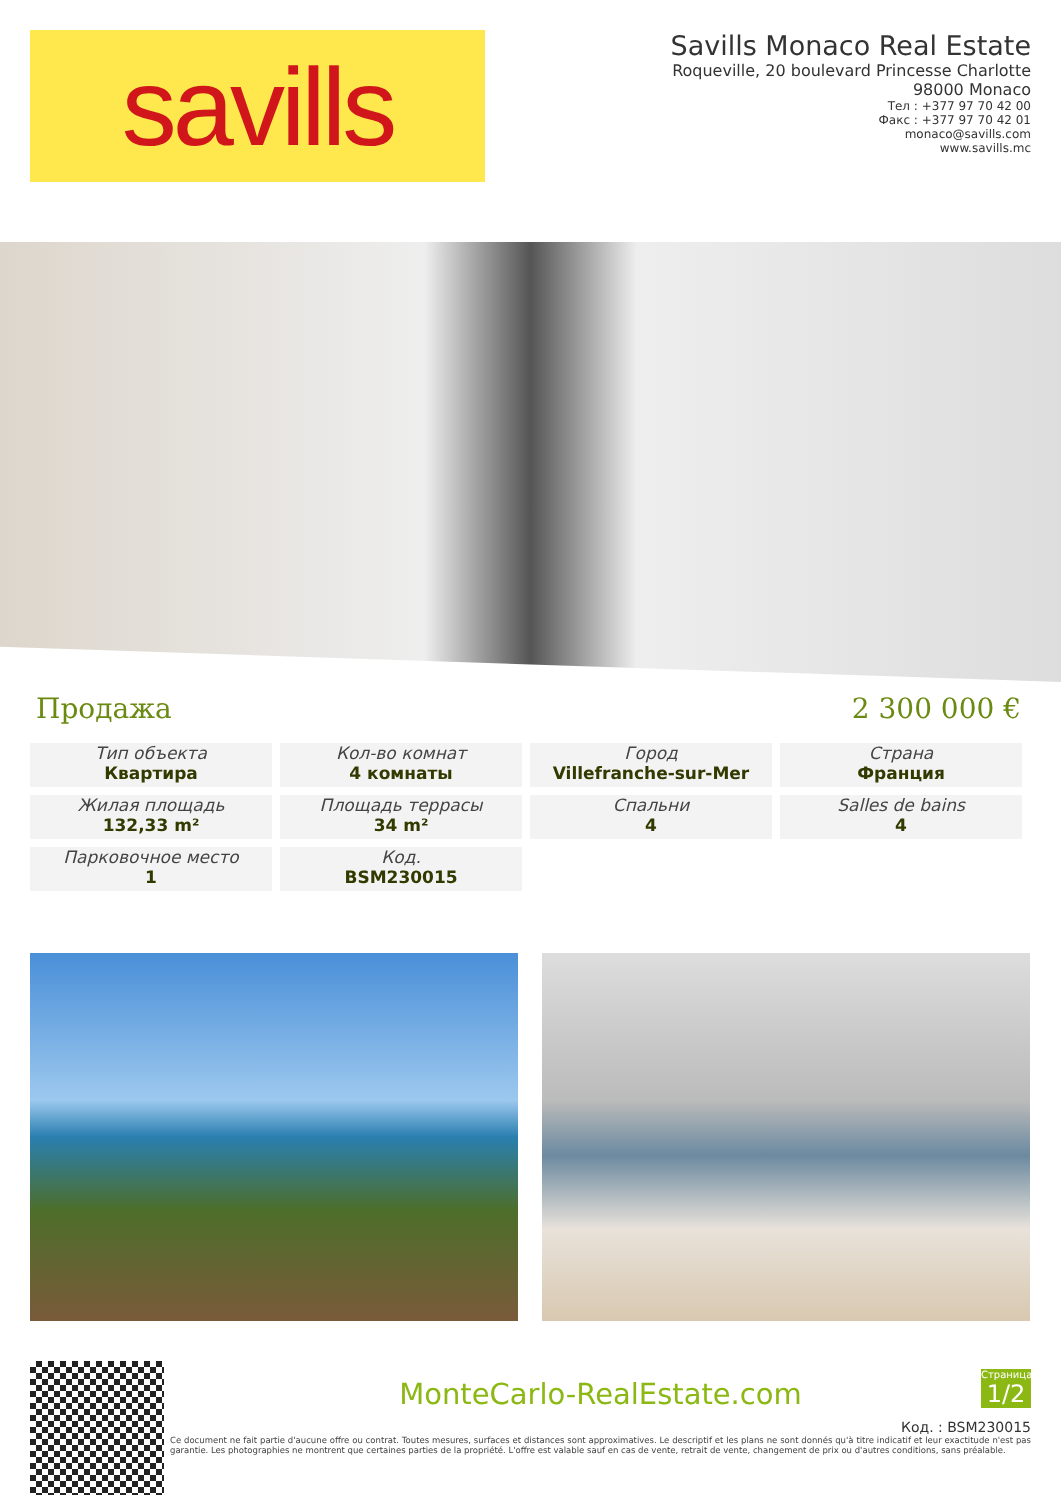savills
Savills Monaco Real Estate
Roqueville, 20 boulevard Princesse Charlotte
98000 Monaco
Тел : +377 97 70 42 00
Факс : +377 97 70 42 01
monaco@savills.com
www.savills.mc
Продажа 2 300 000 €
Тип объекта
Квартира
Кол-во комнат
4 комнаты
Город
Villefranche-sur-Mer
Страна
Франция
Жилая площадь
132,33 m²
Площадь террасы
34 m²
Спальни
4
Salles de bains
4
Парковочное место
1
Код.
BSM230015
MonteCarlo-RealEstate.com
Страница
1/2
Код. : BSM230015
Ce document ne fait partie d'aucune offre ou contrat. Toutes mesures, surfaces et distances sont approximatives. Le descriptif et les plans ne sont donnés qu'à titre indicatif et leur exactitude n'est pas garantie. Les photographies ne montrent que certaines parties de la propriété. L'offre est valable sauf en cas de vente, retrait de vente, changement de prix ou d'autres conditions, sans préalable.